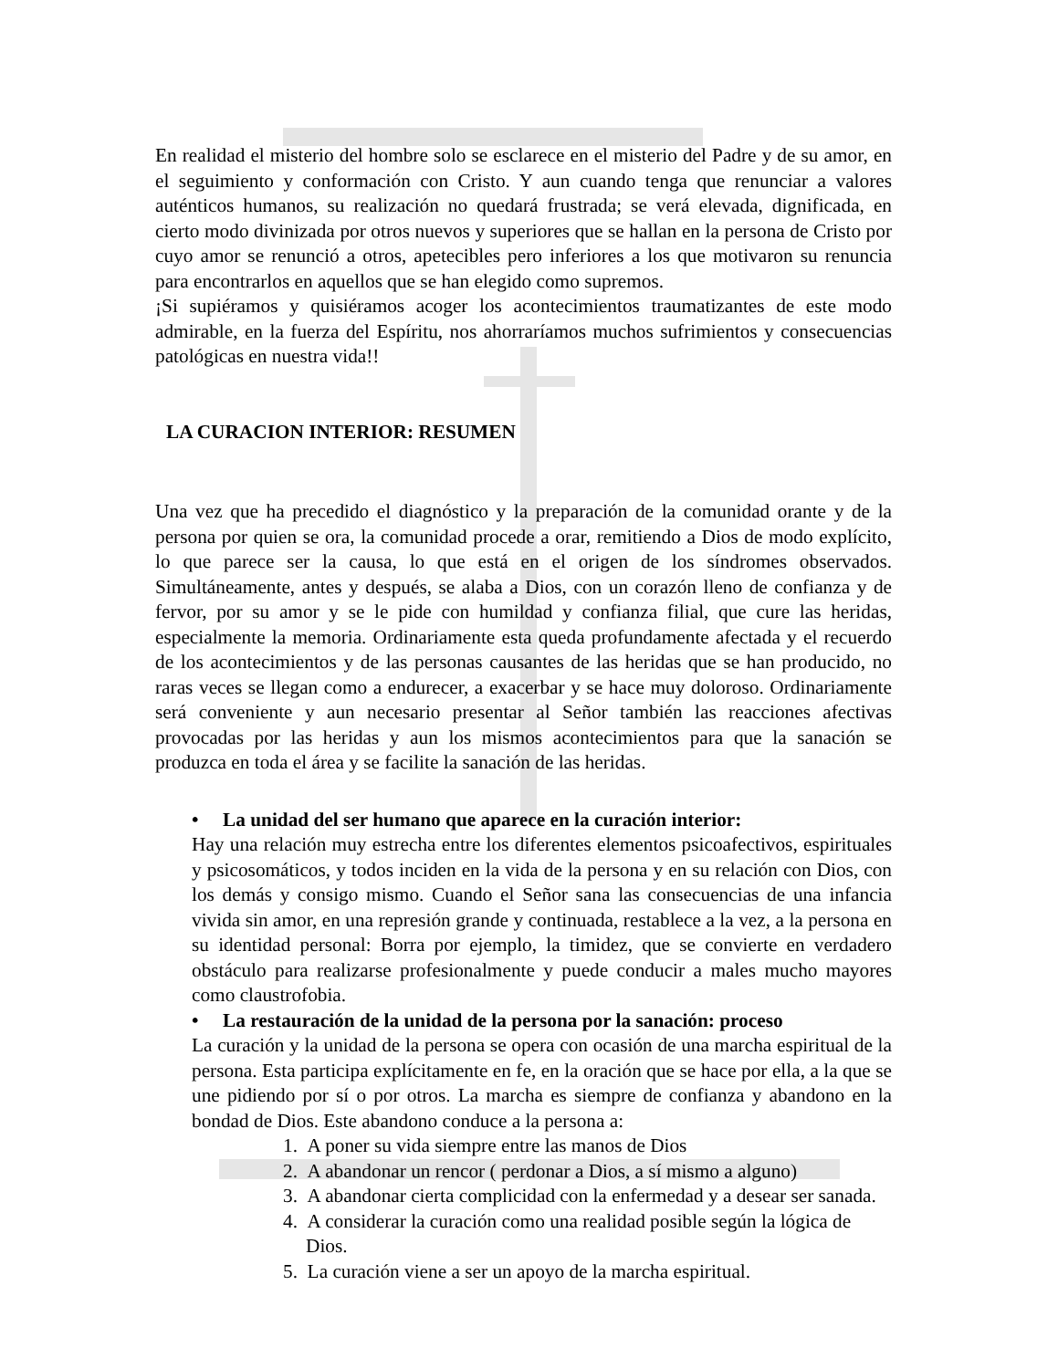En realidad el misterio del hombre solo se esclarece en el misterio del Padre y de su amor, en el seguimiento y conformación con Cristo. Y aun cuando tenga que renunciar a valores auténticos humanos, su realización no quedará frustrada; se verá elevada, dignificada, en cierto modo divinizada por otros nuevos y superiores que se hallan en la persona de Cristo por cuyo amor se renunció a otros, apetecibles pero inferiores a los que motivaron su renuncia para encontrarlos en aquellos que se han elegido como supremos.
¡Si supiéramos y quisiéramos acoger los acontecimientos traumatizantes de este modo admirable, en la fuerza del Espíritu, nos ahorraríamos muchos sufrimientos y consecuencias patológicas en nuestra vida!!
LA CURACION INTERIOR: RESUMEN
Una vez que ha precedido el diagnóstico y la preparación de la comunidad orante y de la persona por quien se ora, la comunidad procede a orar, remitiendo a Dios de modo explícito, lo que parece ser la causa, lo que está en el origen de los síndromes observados. Simultáneamente, antes y después, se alaba a Dios, con un corazón lleno de confianza y de fervor, por su amor y se le pide con humildad y confianza filial, que cure las heridas, especialmente la memoria. Ordinariamente esta queda profundamente afectada y el recuerdo de los acontecimientos y de las personas causantes de las heridas que se han producido, no raras veces se llegan como a endurecer, a exacerbar y se hace muy doloroso. Ordinariamente será conveniente y aun necesario presentar al Señor también las reacciones afectivas provocadas por las heridas y aun los mismos acontecimientos para que la sanación se produzca en toda el área y se facilite la sanación de las heridas.
• La unidad del ser humano que aparece en la curación interior:
Hay una relación muy estrecha entre los diferentes elementos psicoafectivos, espirituales y psicosomáticos, y todos inciden en la vida de la persona y en su relación con Dios, con los demás y consigo mismo. Cuando el Señor sana las consecuencias de una infancia vivida sin amor, en una represión grande y continuada, restablece a la vez, a la persona en su identidad personal: Borra por ejemplo, la timidez, que se convierte en verdadero obstáculo para realizarse profesionalmente y puede conducir a males mucho mayores como claustrofobia.
• La restauración de la unidad de la persona por la sanación: proceso
La curación y la unidad de la persona se opera con ocasión de una marcha espiritual de la persona. Esta participa explícitamente en fe, en la oración que se hace por ella, a la que se une pidiendo por sí o por otros. La marcha es siempre de confianza y abandono en la bondad de Dios. Este abandono conduce a la persona a:
1. A poner su vida siempre entre las manos de Dios
2. A abandonar un rencor ( perdonar a Dios, a sí mismo a alguno)
3. A abandonar cierta complicidad con la enfermedad y a desear ser sanada.
4. A considerar la curación como una realidad posible según la lógica de Dios.
5. La curación viene a ser un apoyo de la marcha espiritual.